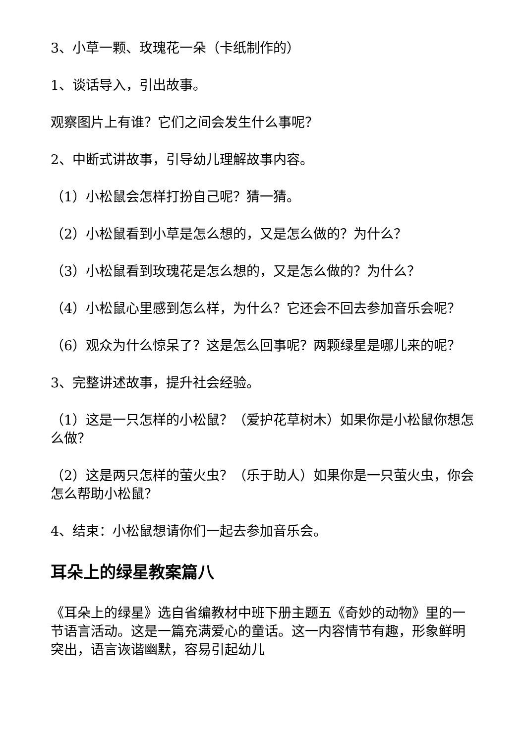3、小草一颗、玫瑰花一朵（卡纸制作的）
1、谈话导入，引出故事。
观察图片上有谁？它们之间会发生什么事呢？
2、中断式讲故事，引导幼儿理解故事内容。
（1）小松鼠会怎样打扮自己呢？猜一猜。
（2）小松鼠看到小草是怎么想的，又是怎么做的？为什么？
（3）小松鼠看到玫瑰花是怎么想的，又是怎么做的？为什么？
（4）小松鼠心里感到怎么样，为什么？它还会不回去参加音乐会呢？
（6）观众为什么惊呆了？这是怎么回事呢？两颗绿星是哪儿来的呢？
3、完整讲述故事，提升社会经验。
（1）这是一只怎样的小松鼠？（爱护花草树木）如果你是小松鼠你想怎么做？
（2）这是两只怎样的萤火虫？（乐于助人）如果你是一只萤火虫，你会怎么帮助小松鼠？
4、结束：小松鼠想请你们一起去参加音乐会。
耳朵上的绿星教案篇八
《耳朵上的绿星》选自省编教材中班下册主题五《奇妙的动物》里的一节语言活动。这是一篇充满爱心的童话。这一内容情节有趣，形象鲜明突出，语言诙谐幽默，容易引起幼儿